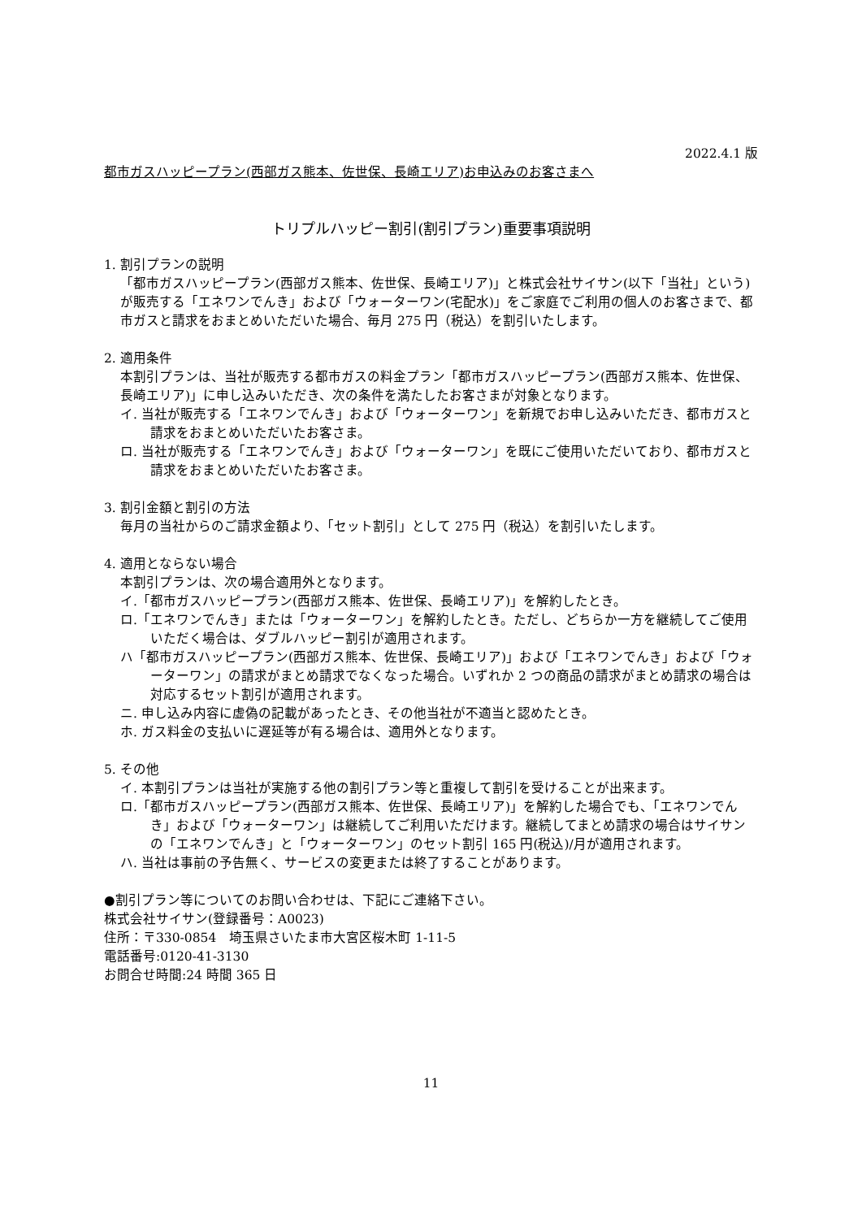2022.4.1 版
都市ガスハッピープラン(西部ガス熊本、佐世保、長崎エリア)お申込みのお客さまへ
トリプルハッピー割引(割引プラン)重要事項説明
1. 割引プランの説明
「都市ガスハッピープラン(西部ガス熊本、佐世保、長崎エリア)」と株式会社サイサン(以下「当社」という)が販売する「エネワンでんき」および「ウォーターワン(宅配水)」をご家庭でご利用の個人のお客さまで、都市ガスと請求をおまとめいただいた場合、毎月 275 円（税込）を割引いたします。
2. 適用条件
本割引プランは、当社が販売する都市ガスの料金プラン「都市ガスハッピープラン(西部ガス熊本、佐世保、長崎エリア)」に申し込みいただき、次の条件を満たしたお客さまが対象となります。
イ. 当社が販売する「エネワンでんき」および「ウォーターワン」を新規でお申し込みいただき、都市ガスと請求をおまとめいただいたお客さま。
ロ. 当社が販売する「エネワンでんき」および「ウォーターワン」を既にご使用いただいており、都市ガスと請求をおまとめいただいたお客さま。
3. 割引金額と割引の方法
毎月の当社からのご請求金額より、「セット割引」として 275 円（税込）を割引いたします。
4. 適用とならない場合
本割引プランは、次の場合適用外となります。
イ.「都市ガスハッピープラン(西部ガス熊本、佐世保、長崎エリア)」を解約したとき。
ロ.「エネワンでんき」または「ウォーターワン」を解約したとき。ただし、どちらか一方を継続してご使用いただく場合は、ダブルハッピー割引が適用されます。
ハ「都市ガスハッピープラン(西部ガス熊本、佐世保、長崎エリア)」および「エネワンでんき」および「ウォーターワン」の請求がまとめ請求でなくなった場合。いずれか 2 つの商品の請求がまとめ請求の場合は対応するセット割引が適用されます。
ニ. 申し込み内容に虚偽の記載があったとき、その他当社が不適当と認めたとき。
ホ. ガス料金の支払いに遅延等が有る場合は、適用外となります。
5. その他
イ. 本割引プランは当社が実施する他の割引プラン等と重複して割引を受けることが出来ます。
ロ.「都市ガスハッピープラン(西部ガス熊本、佐世保、長崎エリア)」を解約した場合でも、「エネワンでんき」および「ウォーターワン」は継続してご利用いただけます。継続してまとめ請求の場合はサイサンの「エネワンでんき」と「ウォーターワン」のセット割引 165 円(税込)/月が適用されます。
ハ. 当社は事前の予告無く、サービスの変更または終了することがあります。
●割引プラン等についてのお問い合わせは、下記にご連絡下さい。
株式会社サイサン(登録番号：A0023)
住所：〒330-0854　埼玉県さいたま市大宮区桜木町 1-11-5
電話番号:0120-41-3130
お問合せ時間:24 時間 365 日
11